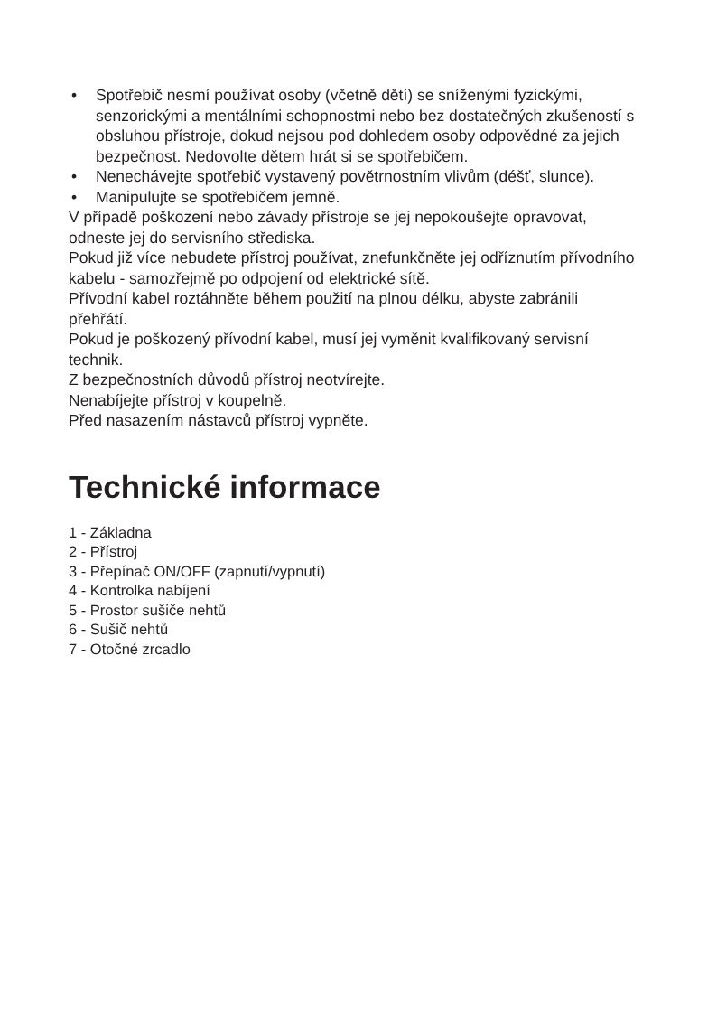• Spotřebič nesmí používat osoby (včetně dětí) se sníženými fyzickými, senzorickými a mentálními schopnostmi nebo bez dostatečných zkušeností s obsluhou přístroje, dokud nejsou pod dohledem osoby odpovědné za jejich bezpečnost. Nedovolte dětem hrát si se spotřebičem.
• Nenechávejte spotřebič vystavený povětrnostním vlivům (déšť, slunce).
• Manipulujte se spotřebičem jemně.
V případě poškození nebo závady přístroje se jej nepokoušejte opravovat, odneste jej do servisního střediska.
Pokud již více nebudete přístroj používat, znefunkčněte jej odříznutím přívodního kabelu - samozřejmě po odpojení od elektrické sítě.
Přívodní kabel roztáhněte během použití na plnou délku, abyste zabránili přehřátí.
Pokud je poškozený přívodní kabel, musí jej vyměnit kvalifikovaný servisní technik.
Z bezpečnostních důvodů přístroj neotvírejte.
Nenabíjejte přístroj v koupelně.
Před nasazením nástavců přístroj vypněte.
Technické informace
1 - Základna
2 - Přístroj
3 - Přepínač ON/OFF (zapnutí/vypnutí)
4 - Kontrolka nabíjení
5 - Prostor sušiče nehtů
6 - Sušič nehtů
7 - Otočné zrcadlo